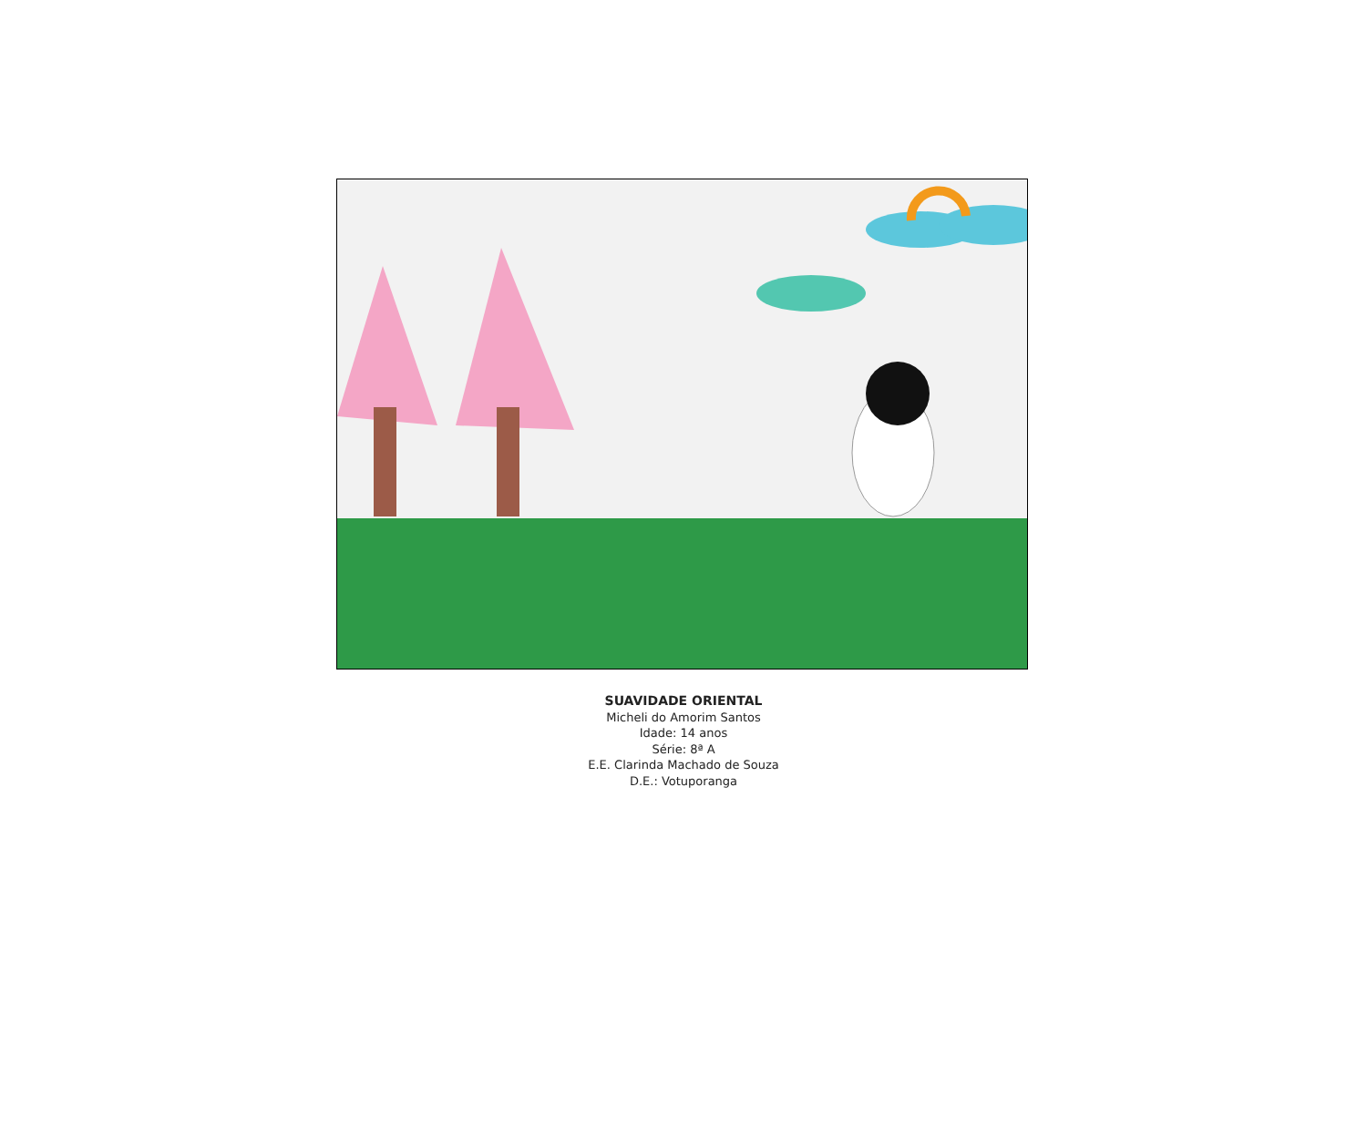SUAVIDADE ORIENTAL
Micheli do Amorim Santos
Idade: 14 anos
Série: 8ª A
E.E. Clarinda Machado de Souza
D.E.: Votuporanga